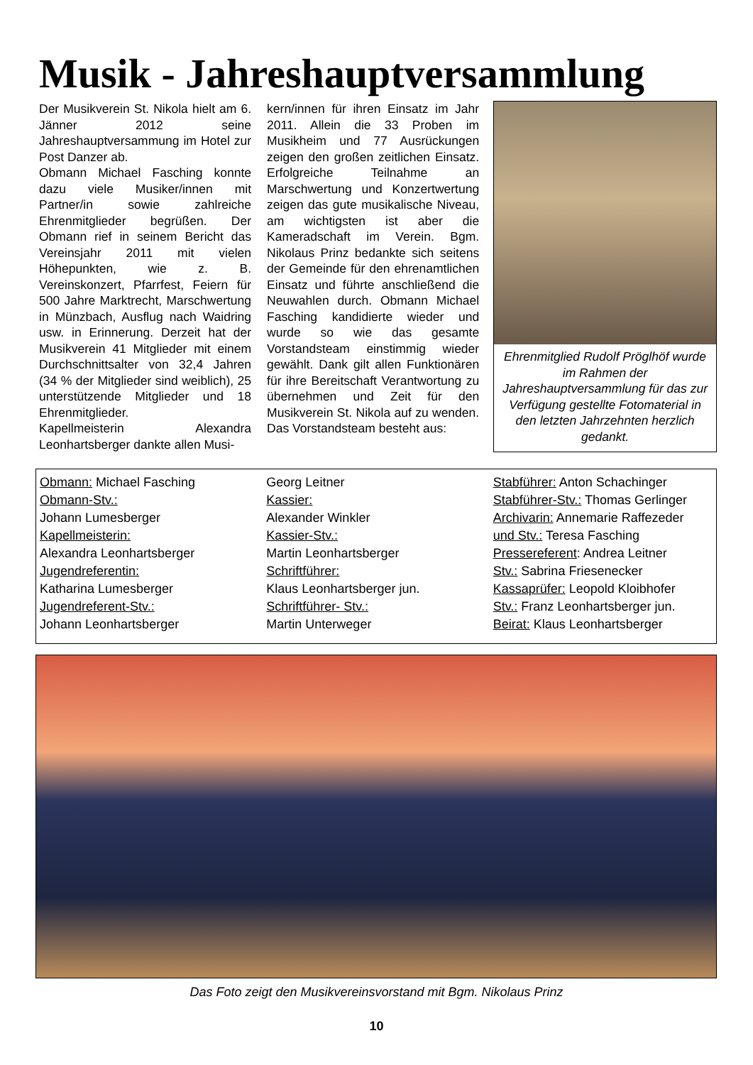Musik - Jahreshauptversammlung
Der Musikverein St. Nikola hielt am 6. Jänner 2012 seine Jahreshauptversammung im Hotel zur Post Danzer ab.
Obmann Michael Fasching konnte dazu viele Musiker/innen mit Partner/in sowie zahlreiche Ehrenmitglieder begrüßen. Der Obmann rief in seinem Bericht das Vereinsjahr 2011 mit vielen Höhepunkten, wie z. B. Vereinskonzert, Pfarrfest, Feiern für 500 Jahre Marktrecht, Marschwertung in Münzbach, Ausflug nach Waidring usw. in Erinnerung. Derzeit hat der Musikverein 41 Mitglieder mit einem Durchschnittsalter von 32,4 Jahren (34 % der Mitglieder sind weiblich), 25 unterstützende Mitglieder und 18 Ehrenmitglieder.
Kapellmeisterin Alexandra Leonhartsberger dankte allen Musi-
kern/innen für ihren Einsatz im Jahr 2011. Allein die 33 Proben im Musikheim und 77 Ausrückungen zeigen den großen zeitlichen Einsatz. Erfolgreiche Teilnahme an Marschwertung und Konzertwertung zeigen das gute musikalische Niveau, am wichtigsten ist aber die Kameradschaft im Verein. Bgm. Nikolaus Prinz bedankte sich seitens der Gemeinde für den ehrenamtlichen Einsatz und führte anschließend die Neuwahlen durch. Obmann Michael Fasching kandidierte wieder und wurde so wie das gesamte Vorstandsteam einstimmig wieder gewählt. Dank gilt allen Funktionären für ihre Bereitschaft Verantwortung zu übernehmen und Zeit für den Musikverein St. Nikola auf zu wenden. Das Vorstandsteam besteht aus:
Ehrenmitglied Rudolf Pröglhöf wurde im Rahmen der Jahreshauptversammlung für das zur Verfügung gestellte Fotomaterial in den letzten Jahrzehnten herzlich gedankt.
Obmann: Michael Fasching
Obmann-Stv.:
Johann Lumesberger
Kapellmeisterin:
Alexandra Leonhartsberger
Jugendreferentin:
Katharina Lumesberger
Jugendreferent-Stv.:
Johann Leonhartsberger
Georg Leitner
Kassier:
Alexander Winkler
Kassier-Stv.:
Martin Leonhartsberger
Schriftführer:
Klaus Leonhartsberger jun.
Schriftführer- Stv.:
Martin Unterweger
Stabführer: Anton Schachinger
Stabführer-Stv.: Thomas Gerlinger
Archivarin: Annemarie Raffezeder
und Stv.: Teresa Fasching
Pressereferent: Andrea Leitner
Stv.: Sabrina Friesenecker
Kassaprüfer: Leopold Kloibhofer
Stv.: Franz Leonhartsberger jun.
Beirat: Klaus Leonhartsberger
Das Foto zeigt den Musikvereinsvorstand mit Bgm. Nikolaus Prinz
10